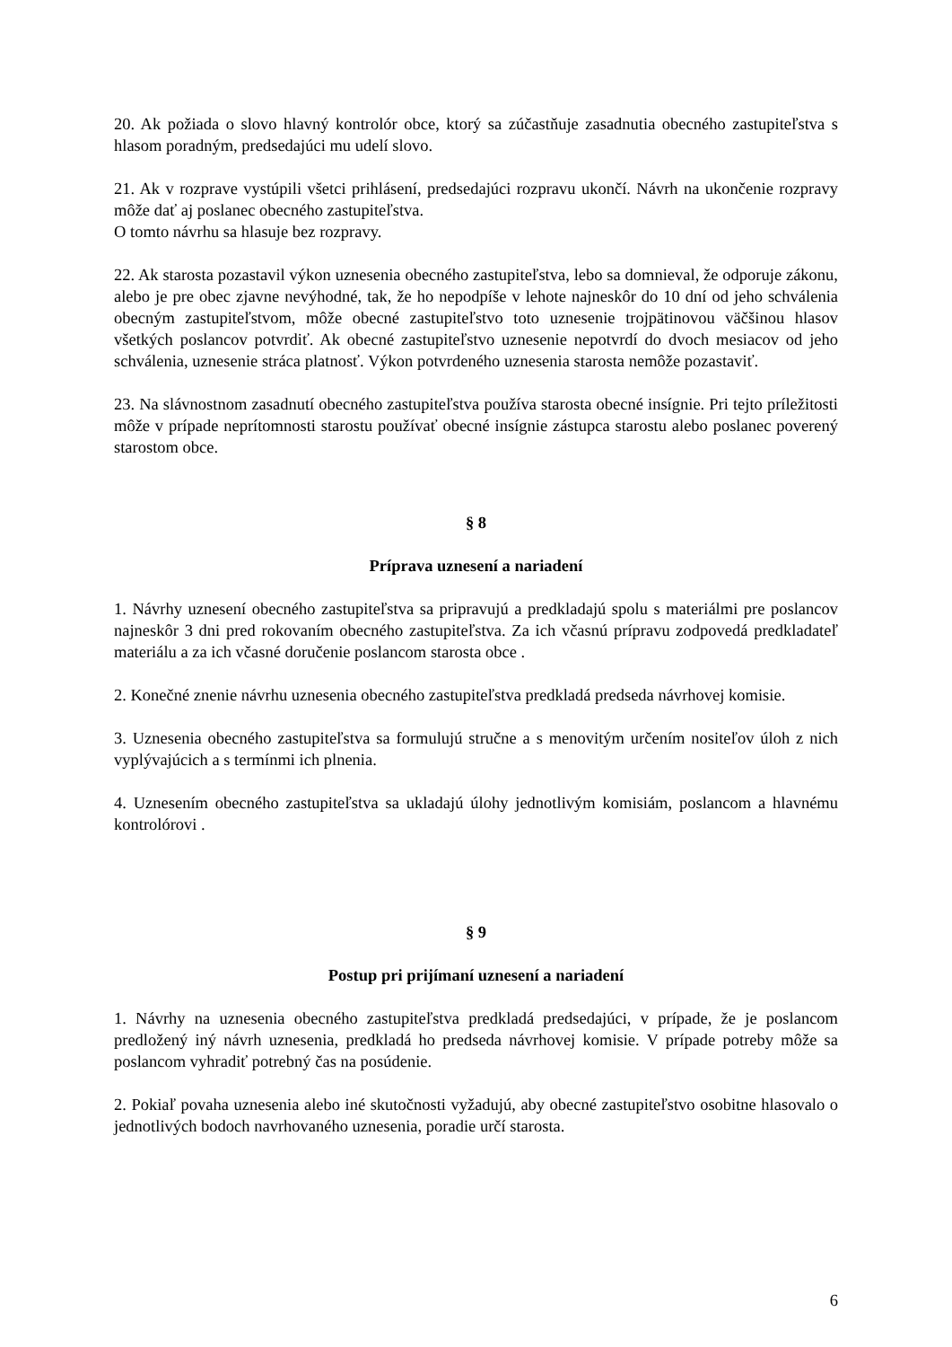20. Ak požiada o slovo hlavný kontrolór obce, ktorý sa zúčastňuje zasadnutia obecného zastupiteľstva s hlasom poradným, predsedajúci mu udelí slovo.
21. Ak v rozprave vystúpili všetci prihlásení, predsedajúci rozpravu ukončí. Návrh na ukončenie rozpravy môže dať aj poslanec obecného zastupiteľstva.
O tomto návrhu sa hlasuje bez rozpravy.
22. Ak starosta pozastavil výkon uznesenia obecného zastupiteľstva, lebo sa domnieval, že odporuje zákonu, alebo je pre obec zjavne nevýhodné, tak, že ho nepodpíše v lehote najneskôr do 10 dní od jeho schválenia obecným zastupiteľstvom, môže obecné zastupiteľstvo toto uznesenie trojpätinovou väčšinou hlasov všetkých poslancov potvrdiť. Ak obecné zastupiteľstvo uznesenie nepotvrdí do dvoch mesiacov od jeho schválenia, uznesenie stráca platnosť. Výkon potvrdeného uznesenia starosta nemôže pozastaviť.
23. Na slávnostnom zasadnutí obecného zastupiteľstva používa starosta obecné insígnie. Pri tejto príležitosti môže v prípade neprítomnosti starostu používať obecné insígnie zástupca starostu alebo poslanec poverený starostom obce.
§ 8
Príprava uznesení a nariadení
1. Návrhy uznesení obecného zastupiteľstva sa pripravujú a predkladajú spolu s materiálmi pre poslancov najneskôr 3 dni pred rokovaním obecného zastupiteľstva. Za ich včasnú prípravu zodpovedá predkladateľ materiálu a za ich včasné doručenie poslancom starosta obce .
2. Konečné znenie návrhu uznesenia obecného zastupiteľstva predkladá predseda návrhovej komisie.
3. Uznesenia obecného zastupiteľstva sa formulujú stručne a s menovitým určením nositeľov úloh z nich vyplývajúcich a s termínmi ich plnenia.
4. Uznesením obecného zastupiteľstva sa ukladajú úlohy jednotlivým komisiám, poslancom a hlavnému kontrolórovi .
§ 9
Postup pri prijímaní uznesení a nariadení
1. Návrhy na uznesenia obecného zastupiteľstva predkladá predsedajúci, v prípade, že je poslancom predložený iný návrh uznesenia, predkladá ho predseda návrhovej komisie. V prípade potreby môže sa poslancom vyhradiť potrebný čas na posúdenie.
2. Pokiaľ povaha uznesenia alebo iné skutočnosti vyžadujú, aby obecné zastupiteľstvo osobitne hlasovalo o jednotlivých bodoch navrhovaného uznesenia, poradie určí starosta.
6